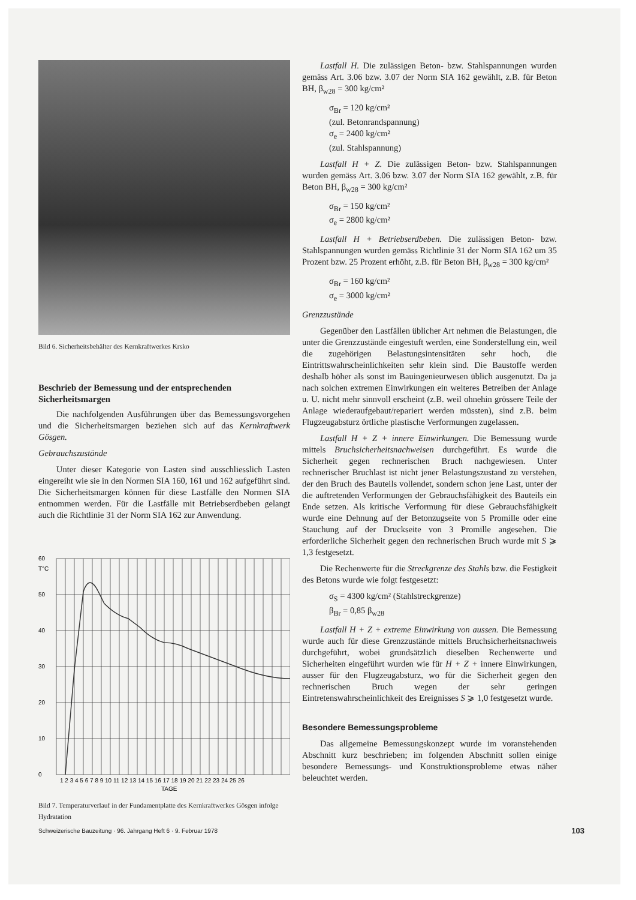Bild 6. Sicherheitsbehälter des Kernkraftwerkes Krsko
Beschrieb der Bemessung und der entsprechenden Sicherheitsmargen
Die nachfolgenden Ausführungen über das Bemessungsvorgehen und die Sicherheitsmargen beziehen sich auf das Kernkraftwerk Gösgen.
Gebrauchszustände
Unter dieser Kategorie von Lasten sind ausschliesslich Lasten eingereiht wie sie in den Normen SIA 160, 161 und 162 aufgeführt sind. Die Sicherheitsmargen können für diese Lastfälle den Normen SIA entnommen werden. Für die Lastfälle mit Betriebserdbeben gelangt auch die Richtlinie 31 der Norm SIA 162 zur Anwendung.
60
T°C
50
40
30
20
10
0
1 2 3 4 5 6 7 8 9 10 11 12 13 14 15 16 17 18 19 20 21 22 23 24 25 26
TAGE
Bild 7. Temperaturverlauf in der Fundamentplatte des Kernkraftwerkes Gösgen infolge Hydratation
Lastfall H. Die zulässigen Beton- bzw. Stahlspannungen wurden gemäss Art. 3.06 bzw. 3.07 der Norm SIA 162 gewählt, z.B. für Beton BH, β<sub>w28</sub> = 300 kg/cm²
σ<sub>Br</sub> = 120 kg/cm²
(zul. Betonrandspannung)
σ<sub>e</sub> = 2400 kg/cm²
(zul. Stahlspannung)
Lastfall H + Z. Die zulässigen Beton- bzw. Stahlspannungen wurden gemäss Art. 3.06 bzw. 3.07 der Norm SIA 162 gewählt, z.B. für Beton BH, β<sub>w28</sub> = 300 kg/cm²
σ<sub>Br</sub> = 150 kg/cm²
σ<sub>e</sub> = 2800 kg/cm²
Lastfall H + Betriebserdbeben. Die zulässigen Beton- bzw. Stahlspannungen wurden gemäss Richtlinie 31 der Norm SIA 162 um 35 Prozent bzw. 25 Prozent erhöht, z.B. für Beton BH, β<sub>w28</sub> = 300 kg/cm²
σ<sub>Br</sub> = 160 kg/cm²
σ<sub>e</sub> = 3000 kg/cm²
Grenzzustände
Gegenüber den Lastfällen üblicher Art nehmen die Belastungen, die unter die Grenzzustände eingestuft werden, eine Sonderstellung ein, weil die zugehörigen Belastungsintensitäten sehr hoch, die Eintrittswahrscheinlichkeiten sehr klein sind. Die Baustoffe werden deshalb höher als sonst im Bauingenieurwesen üblich ausgenutzt. Da ja nach solchen extremen Einwirkungen ein weiteres Betreiben der Anlage u. U. nicht mehr sinnvoll erscheint (z.B. weil ohnehin grössere Teile der Anlage wiederaufgebaut/repariert werden müssten), sind z.B. beim Flugzeugabsturz örtliche plastische Verformungen zugelassen.
Lastfall H + Z + innere Einwirkungen. Die Bemessung wurde mittels Bruchsicherheitsnachweisen durchgeführt. Es wurde die Sicherheit gegen rechnerischen Bruch nachgewiesen. Unter rechnerischer Bruchlast ist nicht jener Belastungszustand zu verstehen, der den Bruch des Bauteils vollendet, sondern schon jene Last, unter der die auftretenden Verformungen der Gebrauchsfähigkeit des Bauteils ein Ende setzen. Als kritische Verformung für diese Gebrauchsfähigkeit wurde eine Dehnung auf der Betonzugseite von 5 Promille oder eine Stauchung auf der Druckseite von 3 Promille angesehen. Die erforderliche Sicherheit gegen den rechnerischen Bruch wurde mit S ⩾ 1,3 festgesetzt.
Die Rechenwerte für die Streckgrenze des Stahls bzw. die Festigkeit des Betons wurde wie folgt festgesetzt:
σ<sub>S</sub> = 4300 kg/cm² (Stahlstreckgrenze)
β<sub>Br</sub> = 0,85 β<sub>w28</sub>
Lastfall H + Z + extreme Einwirkung von aussen. Die Bemessung wurde auch für diese Grenzzustände mittels Bruchsicherheitsnachweis durchgeführt, wobei grundsätzlich dieselben Rechenwerte und Sicherheiten eingeführt wurden wie für H + Z + innere Einwirkungen, ausser für den Flugzeugabsturz, wo für die Sicherheit gegen den rechnerischen Bruch wegen der sehr geringen Eintretenswahrscheinlichkeit des Ereignisses S ⩾ 1,0 festgesetzt wurde.
Besondere Bemessungsprobleme
Das allgemeine Bemessungskonzept wurde im voranstehenden Abschnitt kurz beschrieben; im folgenden Abschnitt sollen einige besondere Bemessungs- und Konstruktionsprobleme etwas näher beleuchtet werden.
Schweizerische Bauzeitung · 96. Jahrgang Heft 6 · 9. Februar 1978 103